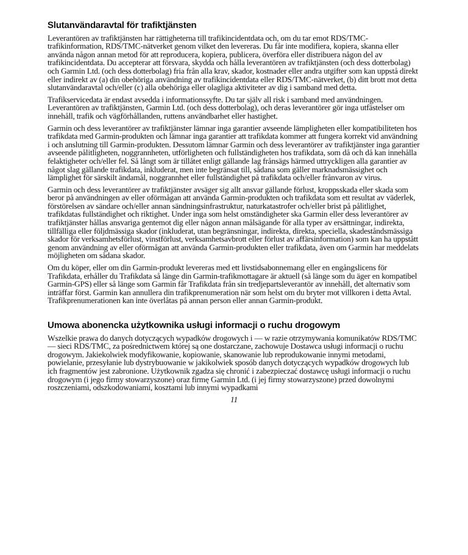Slutanvändaravtal för trafiktjänsten
Leverantören av trafiktjänsten har rättigheterna till trafikincidentdata och, om du tar emot RDS/TMC-trafikinformation, RDS/TMC-nätverket genom vilket den levereras. Du får inte modifiera, kopiera, skanna eller använda någon annan metod för att reproducera, kopiera, publicera, överföra eller distribuera någon del av trafikincidentdata. Du accepterar att försvara, skydda och hålla leverantören av trafiktjänsten (och dess dotterbolag) och Garmin Ltd. (och dess dotterbolag) fria från alla krav, skador, kostnader eller andra utgifter som kan uppstå direkt eller indirekt av (a) din obehöriga användning av trafikincidentdata eller RDS/TMC-nätverket, (b) ditt brott mot detta slutanvändaravtal och/eller (c) alla obehöriga eller olagliga aktiviteter av dig i samband med detta.
Trafikservicedata är endast avsedda i informationssyfte. Du tar själv all risk i samband med användningen. Leverantören av trafiktjänsten, Garmin Ltd. (och dess dotterbolag), och deras leverantörer gör inga utfästelser om innehåll, trafik och vägförhållanden, ruttens användbarhet eller hastighet.
Garmin och dess leverantörer av trafiktjänster lämnar inga garantier avseende lämpligheten eller kompatibiliteten hos trafikdata med Garmin-produkten och lämnar inga garantier att trafikdata kommer att fungera korrekt vid användning i och anslutning till Garmin-produkten. Dessutom lämnar Garmin och dess leverantörer av trafiktjänster inga garantier avseende pålitligheten, noggrannheten, utförligheten och fullständigheten hos trafikdata, som då och då kan innehålla felaktigheter och/eller fel. Så långt som är tillåtet enligt gällande lag frånsägs härmed uttryckligen alla garantier av något slag gällande trafikdata, inkluderat, men inte begränsat till, sådana som gäller marknadsmässighet och lämplighet för särskilt ändamål, noggrannhet eller fullständighet på trafikdata och/eller frånvaron av virus.
Garmin och dess leverantörer av trafiktjänster avsäger sig allt ansvar gällande förlust, kroppsskada eller skada som beror på användningen av eller oförmågan att använda Garmin-produkten och trafikdata som ett resultat av väderlek, förstörelsen av sändare och/eller annan sändningsinfrastruktur, naturkatastrofer och/eller brist på pålitlighet, trafikdatas fullständighet och riktighet. Under inga som helst omständigheter ska Garmin eller dess leverantörer av trafiktjänster hållas ansvariga gentemot dig eller någon annan målsägande för alla typer av ersättningar, indirekta, tillfälliga eller följdmässiga skador (inkluderat, utan begränsningar, indirekta, direkta, speciella, skadeståndsmässiga skador för verksamhetsförlust, vinstförlust, verksamhetsavbrott eller förlust av affärsinformation) som kan ha uppstått genom användning av eller oförmågan att använda Garmin-produkten eller trafikdata, även om Garmin har meddelats möjligheten om sådana skador.
Om du köper, eller om din Garmin-produkt levereras med ett livstidsabonnemang eller en engångslicens för Trafikdata, erhåller du Trafikdata så länge din Garmin-trafikmottagare är aktuell (så länge som du äger en kompatibel Garmin-GPS) eller så länge som Garmin får Trafikdata från sin tredjepartsleverantör av innehåll, det alternativ som inträffar först. Garmin kan annullera din trafikprenumeration när som helst om du bryter mot villkoren i detta Avtal. Trafikprenumerationen kan inte överlåtas på annan person eller annan Garmin-produkt.
Umowa abonencka użytkownika usługi informacji o ruchu drogowym
Wszelkie prawa do danych dotyczących wypadków drogowych i — w razie otrzymywania komunikatów RDS/TMC — sieci RDS/TMC, za pośrednictwem której są one dostarczane, zachowuje Dostawca usługi informacji o ruchu drogowym. Jakiekolwiek modyfikowanie, kopiowanie, skanowanie lub reprodukowanie innymi metodami, powielanie, przesyłanie lub dystrybuowanie w jakikolwiek sposób danych dotyczących wypadków drogowych lub ich fragmentów jest zabronione. Użytkownik zgadza się chronić i zabezpieczać dostawcę usługi informacji o ruchu drogowym (i jego firmy stowarzyszone) oraz firmę Garmin Ltd. (i jej firmy stowarzyszone) przed dowolnymi roszczeniami, odszkodowaniami, kosztami lub innymi wypadkami
11